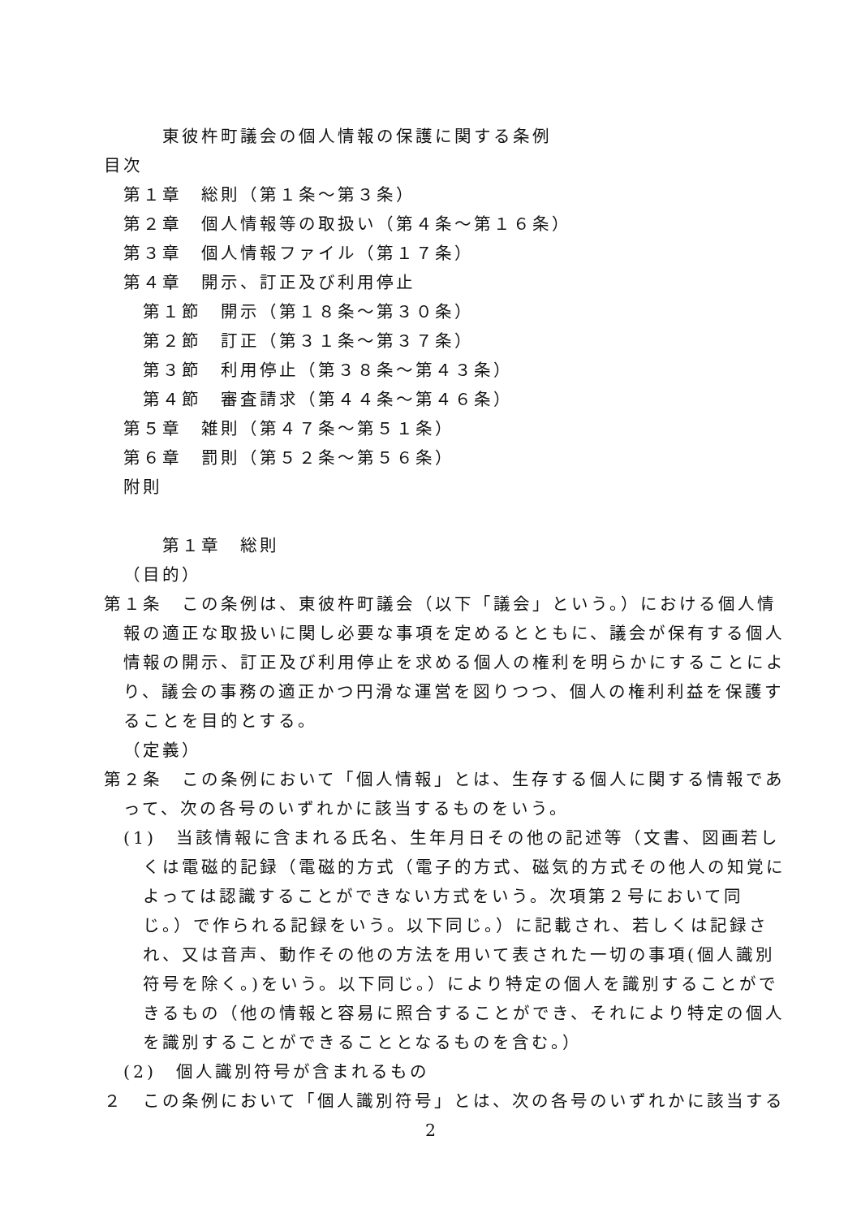東彼杵町議会の個人情報の保護に関する条例
目次
第１章　総則（第１条～第３条）
第２章　個人情報等の取扱い（第４条～第１６条）
第３章　個人情報ファイル（第１７条）
第４章　開示、訂正及び利用停止
第１節　開示（第１８条～第３０条）
第２節　訂正（第３１条～第３７条）
第３節　利用停止（第３８条～第４３条）
第４節　審査請求（第４４条～第４６条）
第５章　雑則（第４７条～第５１条）
第６章　罰則（第５２条～第５６条）
附則
第１章　総則
（目的）
第１条　この条例は、東彼杵町議会（以下「議会」という。）における個人情報の適正な取扱いに関し必要な事項を定めるとともに、議会が保有する個人情報の開示、訂正及び利用停止を求める個人の権利を明らかにすることにより、議会の事務の適正かつ円滑な運営を図りつつ、個人の権利利益を保護することを目的とする。
（定義）
第２条　この条例において「個人情報」とは、生存する個人に関する情報であって、次の各号のいずれかに該当するものをいう。
(1)　当該情報に含まれる氏名、生年月日その他の記述等（文書、図画若しくは電磁的記録（電磁的方式（電子的方式、磁気的方式その他人の知覚によっては認識することができない方式をいう。次項第２号において同じ。）で作られる記録をいう。以下同じ。）に記載され、若しくは記録され、又は音声、動作その他の方法を用いて表された一切の事項(個人識別符号を除く。)をいう。以下同じ。）により特定の個人を識別することができるもの（他の情報と容易に照合することができ、それにより特定の個人を識別することができることとなるものを含む。）
(2)　個人識別符号が含まれるもの
２　この条例において「個人識別符号」とは、次の各号のいずれかに該当する
2